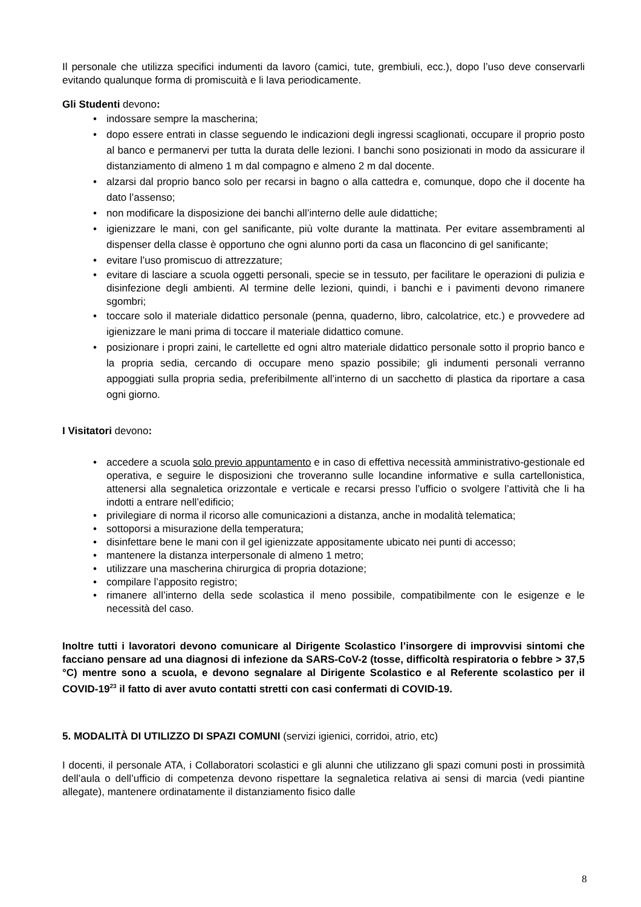Il personale che utilizza specifici indumenti da lavoro (camici, tute, grembiuli, ecc.), dopo l’uso deve conservarli evitando qualunque forma di promiscuità e li lava periodicamente.
Gli Studenti devono:
• indossare sempre la mascherina;
• dopo essere entrati in classe seguendo le indicazioni degli ingressi scaglionati, occupare il proprio posto al banco e permanervi per tutta la durata delle lezioni. I banchi sono posizionati in modo da assicurare il distanziamento di almeno 1 m dal compagno e almeno 2 m dal docente.
• alzarsi dal proprio banco solo per recarsi in bagno o alla cattedra e, comunque, dopo che il docente ha dato l’assenso;
• non modificare la disposizione dei banchi all’interno delle aule didattiche;
• igienizzare le mani, con gel sanificante, più volte durante la mattinata. Per evitare assembramenti al dispenser della classe è opportuno che ogni alunno porti da casa un flaconcino di gel sanificante;
• evitare l’uso promiscuo di attrezzature;
• evitare di lasciare a scuola oggetti personali, specie se in tessuto, per facilitare le operazioni di pulizia e disinfezione degli ambienti. Al termine delle lezioni, quindi, i banchi e i pavimenti devono rimanere sgombri;
• toccare solo il materiale didattico personale (penna, quaderno, libro, calcolatrice, etc.) e provvedere ad igienizzare le mani prima di toccare il materiale didattico comune.
• posizionare i propri zaini, le cartellette ed ogni altro materiale didattico personale sotto il proprio banco e la propria sedia, cercando di occupare meno spazio possibile; gli indumenti personali verranno appoggiati sulla propria sedia, preferibilmente all’interno di un sacchetto di plastica da riportare a casa ogni giorno.
I Visitatori devono:
• accedere a scuola solo previo appuntamento e in caso di effettiva necessità amministrativo-gestionale ed operativa, e seguire le disposizioni che troveranno sulle locandine informative e sulla cartellonistica, attenersi alla segnaletica orizzontale e verticale e recarsi presso l’ufficio o svolgere l’attività che li ha indotti a entrare nell’edificio;
• privilegiare di norma il ricorso alle comunicazioni a distanza, anche in modalità telematica;
• sottoporsi a misurazione della temperatura;
• disinfettare bene le mani con il gel igienizzate appositamente ubicato nei punti di accesso;
• mantenere la distanza interpersonale di almeno 1 metro;
• utilizzare una mascherina chirurgica di propria dotazione;
• compilare l’apposito registro;
• rimanere all’interno della sede scolastica il meno possibile, compatibilmente con le esigenze e le necessità del caso.
Inoltre tutti i lavoratori devono comunicare al Dirigente Scolastico l’insorgere di improvvisi sintomi che facciano pensare ad una diagnosi di infezione da SARS-CoV-2 (tosse, difficoltà respiratoria o febbre > 37,5 °C) mentre sono a scuola, e devono segnalare al Dirigente Scolastico e al Referente scolastico per il COVID-19<sup>23</sup> il fatto di aver avuto contatti stretti con casi confermati di COVID-19.
5. MODALITÀ DI UTILIZZO DI SPAZI COMUNI (servizi igienici, corridoi, atrio, etc)
I docenti, il personale ATA, i Collaboratori scolastici e gli alunni che utilizzano gli spazi comuni posti in prossimità dell’aula o dell’ufficio di competenza devono rispettare la segnaletica relativa ai sensi di marcia (vedi piantine allegate), mantenere ordinatamente il distanziamento fisico dalle
8